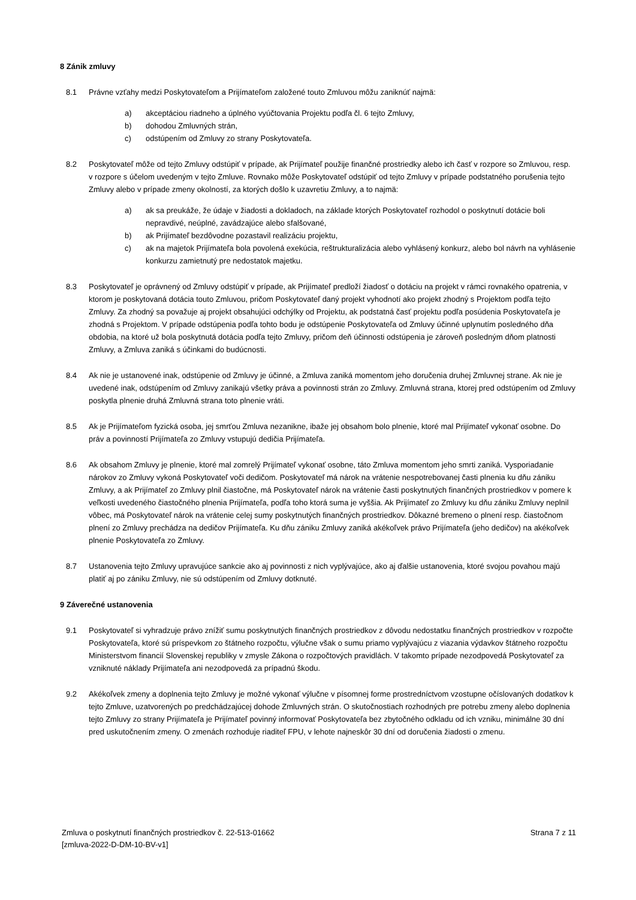8 Zánik zmluvy
8.1 Právne vzťahy medzi Poskytovateľom a Prijímateľom založené touto Zmluvou môžu zaniknúť najmä:
a) akceptáciou riadneho a úplného vyúčtovania Projektu podľa čl. 6 tejto Zmluvy,
b) dohodou Zmluvných strán,
c) odstúpením od Zmluvy zo strany Poskytovateľa.
8.2 Poskytovateľ môže od tejto Zmluvy odstúpiť v prípade, ak Prijímateľ použije finančné prostriedky alebo ich časť v rozpore so Zmluvou, resp. v rozpore s účelom uvedeným v tejto Zmluve. Rovnako môže Poskytovateľ odstúpiť od tejto Zmluvy v prípade podstatného porušenia tejto Zmluvy alebo v prípade zmeny okolností, za ktorých došlo k uzavretiu Zmluvy, a to najmä:
a) ak sa preukáže, že údaje v žiadosti a dokladoch, na základe ktorých Poskytovateľ rozhodol o poskytnutí dotácie boli nepravdivé, neúplné, zavádzajúce alebo sfalšované,
b) ak Prijímateľ bezdôvodne pozastavil realizáciu projektu,
c) ak na majetok Prijímateľa bola povolená exekúcia, reštrukturalizácia alebo vyhlásený konkurz, alebo bol návrh na vyhlásenie konkurzu zamietnutý pre nedostatok majetku.
8.3 Poskytovateľ je oprávnený od Zmluvy odstúpiť v prípade, ak Prijímateľ predloží žiadosť o dotáciu na projekt v rámci rovnakého opatrenia, v ktorom je poskytovaná dotácia touto Zmluvou, pričom Poskytovateľ daný projekt vyhodnotí ako projekt zhodný s Projektom podľa tejto Zmluvy. Za zhodný sa považuje aj projekt obsahujúci odchýlky od Projektu, ak podstatná časť projektu podľa posúdenia Poskytovateľa je zhodná s Projektom. V prípade odstúpenia podľa tohto bodu je odstúpenie Poskytovateľa od Zmluvy účinné uplynutím posledného dňa obdobia, na ktoré už bola poskytnutá dotácia podľa tejto Zmluvy, pričom deň účinnosti odstúpenia je zároveň posledným dňom platnosti Zmluvy, a Zmluva zaniká s účinkami do budúcnosti.
8.4 Ak nie je ustanovené inak, odstúpenie od Zmluvy je účinné, a Zmluva zaniká momentom jeho doručenia druhej Zmluvnej strane. Ak nie je uvedené inak, odstúpením od Zmluvy zanikajú všetky práva a povinnosti strán zo Zmluvy. Zmluvná strana, ktorej pred odstúpením od Zmluvy poskytla plnenie druhá Zmluvná strana toto plnenie vráti.
8.5 Ak je Prijímateľom fyzická osoba, jej smrťou Zmluva nezanikne, ibaže jej obsahom bolo plnenie, ktoré mal Prijímateľ vykonať osobne. Do práv a povinností Prijímateľa zo Zmluvy vstupujú dedičia Prijímateľa.
8.6 Ak obsahom Zmluvy je plnenie, ktoré mal zomrelý Prijímateľ vykonať osobne, táto Zmluva momentom jeho smrti zaniká. Vysporiadanie nárokov zo Zmluvy vykoná Poskytovateľ voči dedičom. Poskytovateľ má nárok na vrátenie nespotrebovanej časti plnenia ku dňu zániku Zmluvy, a ak Prijímateľ zo Zmluvy plnil čiastočne, má Poskytovateľ nárok na vrátenie časti poskytnutých finančných prostriedkov v pomere k veľkosti uvedeného čiastočného plnenia Prijímateľa, podľa toho ktorá suma je vyššia. Ak Prijímateľ zo Zmluvy ku dňu zániku Zmluvy neplnil vôbec, má Poskytovateľ nárok na vrátenie celej sumy poskytnutých finančných prostriedkov. Dôkazné bremeno o plnení resp. čiastočnom plnení zo Zmluvy prechádza na dedičov Prijímateľa. Ku dňu zániku Zmluvy zaniká akékoľvek právo Prijímateľa (jeho dedičov) na akékoľvek plnenie Poskytovateľa zo Zmluvy.
8.7 Ustanovenia tejto Zmluvy upravujúce sankcie ako aj povinnosti z nich vyplývajúce, ako aj ďalšie ustanovenia, ktoré svojou povahou majú platiť aj po zániku Zmluvy, nie sú odstúpením od Zmluvy dotknuté.
9 Záverečné ustanovenia
9.1 Poskytovateľ si vyhradzuje právo znížiť sumu poskytnutých finančných prostriedkov z dôvodu nedostatku finančných prostriedkov v rozpočte Poskytovateľa, ktoré sú príspevkom zo štátneho rozpočtu, výlučne však o sumu priamo vyplývajúcu z viazania výdavkov štátneho rozpočtu Ministerstvom financií Slovenskej republiky v zmysle Zákona o rozpočtových pravidlách. V takomto prípade nezodpovedá Poskytovateľ za vzniknuté náklady Prijímateľa ani nezodpovedá za prípadnú škodu.
9.2 Akékoľvek zmeny a doplnenia tejto Zmluvy je možné vykonať výlučne v písomnej forme prostredníctvom vzostupne očíslovaných dodatkov k tejto Zmluve, uzatvorených po predchádzajúcej dohode Zmluvných strán. O skutočnostiach rozhodných pre potrebu zmeny alebo doplnenia tejto Zmluvy zo strany Prijímateľa je Prijímateľ povinný informovať Poskytovateľa bez zbytočného odkladu od ich vzniku, minimálne 30 dní pred uskutočnením zmeny. O zmenách rozhoduje riaditeľ FPU, v lehote najneskôr 30 dní od doručenia žiadosti o zmenu.
Zmluva o poskytnutí finančných prostriedkov č. 22-513-01662
[zmluva-2022-D-DM-10-BV-v1]
Strana 7 z 11